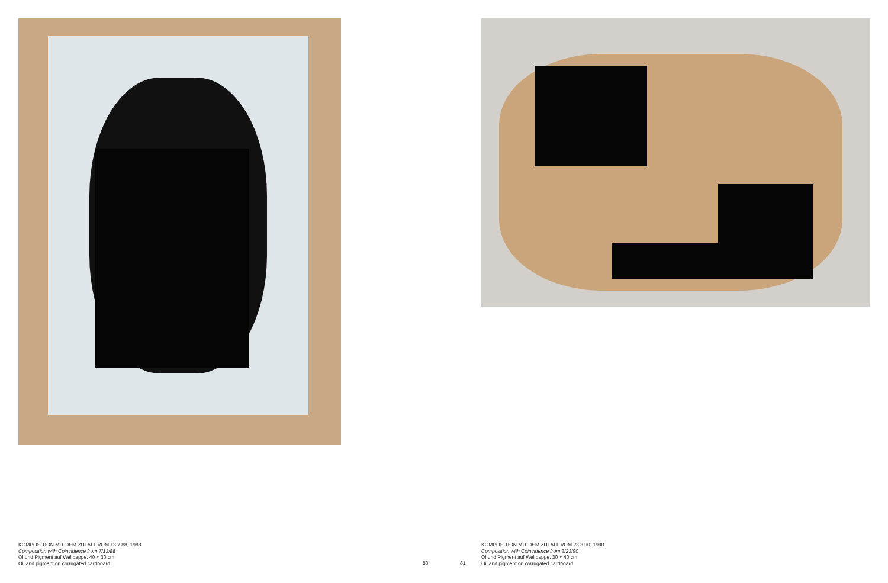KOMPOSITION MIT DEM ZUFALL VOM 13.7.88, 1988
Composition with Coincidence from 7/13/88
Öl und Pigment auf Wellpappe, 40 × 30 cm
Oil and pigment on corrugated cardboard
80
81
KOMPOSITION MIT DEM ZUFALL VOM 23.3.90, 1990
Composition with Coincidence from 3/23/90
Öl und Pigment auf Wellpappe, 30 × 40 cm
Oil and pigment on corrugated cardboard